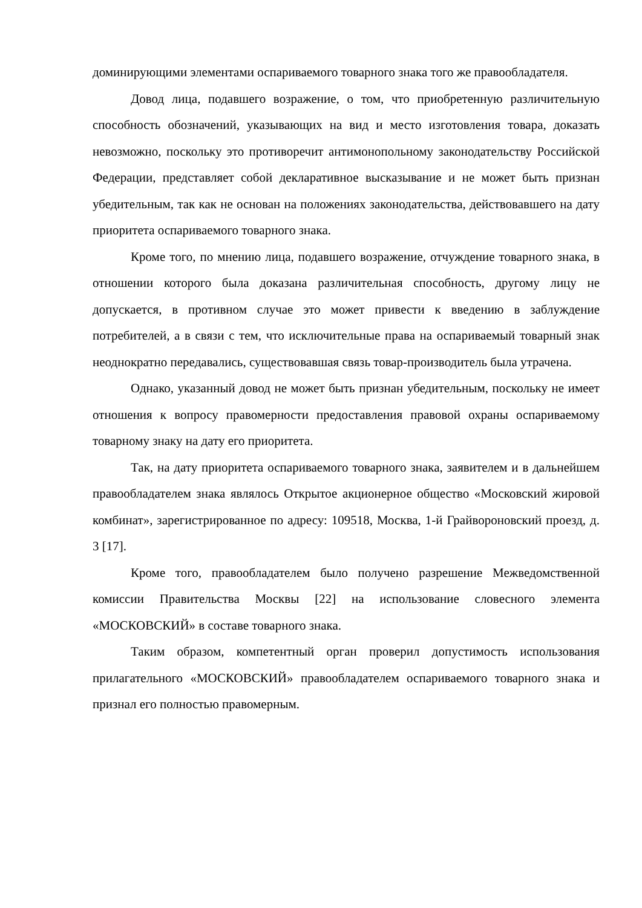доминирующими элементами оспариваемого товарного знака того же правообладателя.
Довод лица, подавшего возражение, о том, что приобретенную различительную способность обозначений, указывающих на вид и место изготовления товара, доказать невозможно, поскольку это противоречит антимонопольному законодательству Российской Федерации, представляет собой декларативное высказывание и не может быть признан убедительным, так как не основан на положениях законодательства, действовавшего на дату приоритета оспариваемого товарного знака.
Кроме того, по мнению лица, подавшего возражение, отчуждение товарного знака, в отношении которого была доказана различительная способность, другому лицу не допускается, в противном случае это может привести к введению в заблуждение потребителей, а в связи с тем, что исключительные права на оспариваемый товарный знак неоднократно передавались, существовавшая связь товар-производитель была утрачена.
Однако, указанный довод не может быть признан убедительным, поскольку не имеет отношения к вопросу правомерности предоставления правовой охраны оспариваемому товарному знаку на дату его приоритета.
Так, на дату приоритета оспариваемого товарного знака, заявителем и в дальнейшем правообладателем знака являлось Открытое акционерное общество «Московский жировой комбинат», зарегистрированное по адресу: 109518, Москва, 1-й Грайвороновский проезд, д. 3 [17].
Кроме того, правообладателем было получено разрешение Межведомственной комиссии Правительства Москвы [22] на использование словесного элемента «МОСКОВСКИЙ» в составе товарного знака.
Таким образом, компетентный орган проверил допустимость использования прилагательного «МОСКОВСКИЙ» правообладателем оспариваемого товарного знака и признал его полностью правомерным.